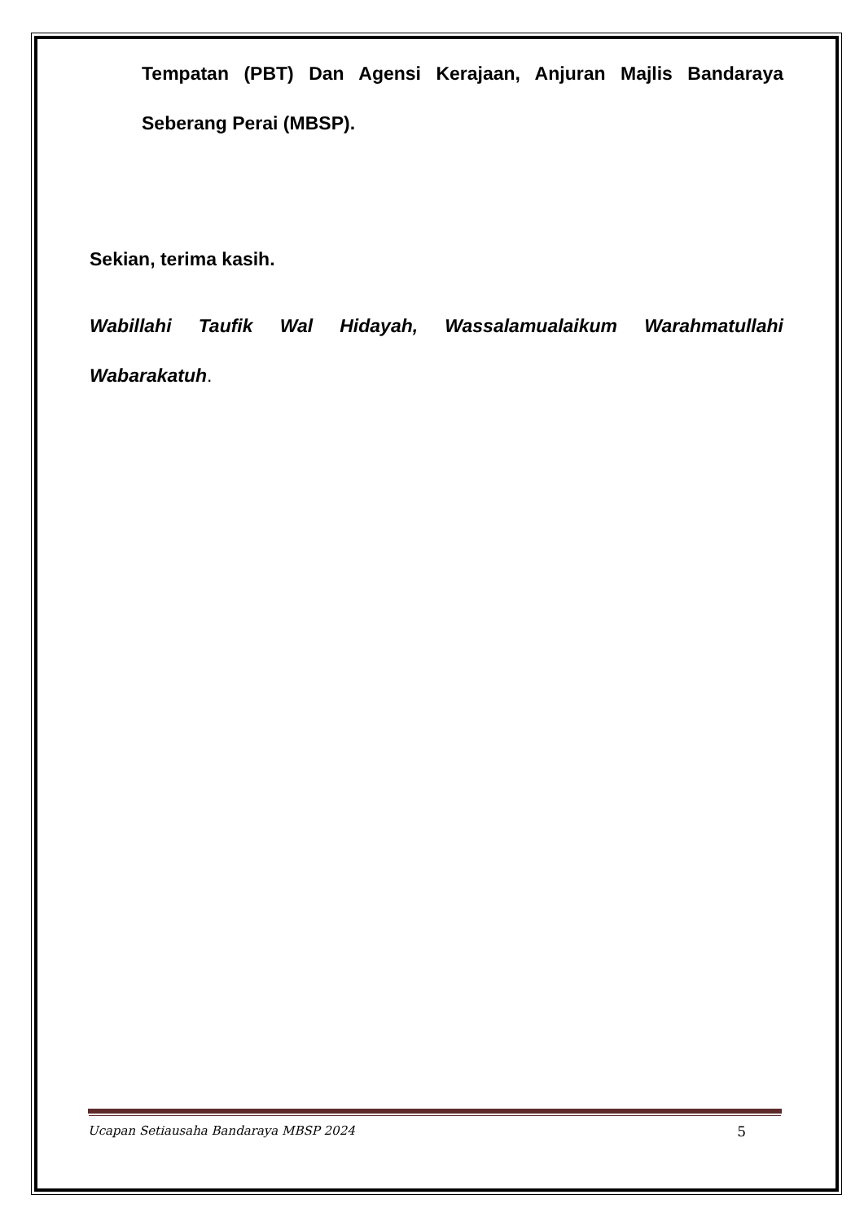Tempatan (PBT) Dan Agensi Kerajaan, Anjuran Majlis Bandaraya Seberang Perai (MBSP).
Sekian, terima kasih.
Wabillahi Taufik Wal Hidayah, Wassalamualaikum Warahmatullahi Wabarakatuh.
Ucapan Setiausaha Bandaraya MBSP 2024 5